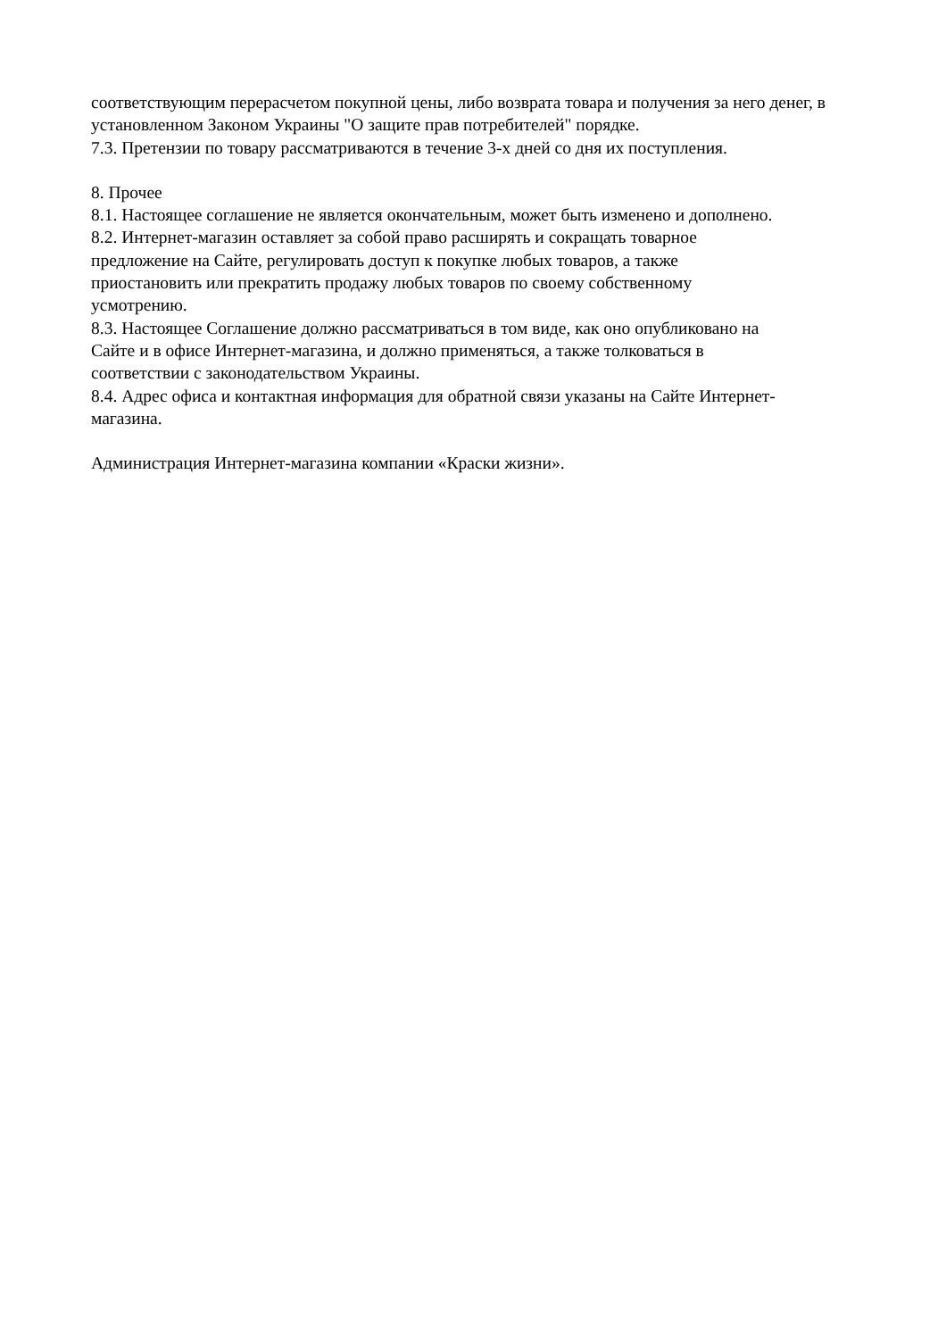соответствующим перерасчетом покупной цены, либо возврата товара и получения за него денег, в установленном Законом Украины "О защите прав потребителей" порядке.
7.3. Претензии по товару рассматриваются в течение 3-х дней со дня их поступления.
8. Прочее
8.1. Настоящее соглашение не является окончательным, может быть изменено и дополнено.
8.2. Интернет-магазин оставляет за собой право расширять и сокращать товарное
предложение на Сайте, регулировать доступ к покупке любых товаров, а также
приостановить или прекратить продажу любых товаров по своему собственному
усмотрению.
8.3. Настоящее Соглашение должно рассматриваться в том виде, как оно опубликовано на
Сайте и в офисе Интернет-магазина, и должно применяться, а также толковаться в
соответствии с законодательством Украины.
8.4. Адрес офиса и контактная информация для обратной связи указаны на Сайте Интернет-
магазина.
Администрация Интернет-магазина компании «Краски жизни».